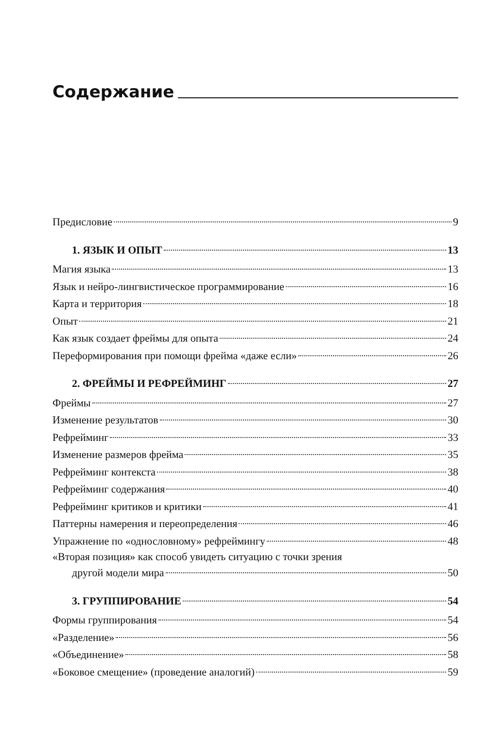Содержание
Предисловие 9
1. ЯЗЫК И ОПЫТ 13
Магия языка 13
Язык и нейро-лингвистическое программирование 16
Карта и территория 18
Опыт 21
Как язык создает фреймы для опыта 24
Переформирования при помощи фрейма «даже если» 26
2. ФРЕЙМЫ И РЕФРЕЙМИНГ 27
Фреймы 27
Изменение результатов 30
Рефрейминг 33
Изменение размеров фрейма 35
Рефрейминг контекста 38
Рефрейминг содержания 40
Рефрейминг критиков и критики 41
Паттерны намерения и переопределения 46
Упражнение по «однословному» рефреймингу 48
«Вторая позиция» как способ увидеть ситуацию с точки зрения
другой модели мира 50
3. ГРУППИРОВАНИЕ 54
Формы группирования 54
«Разделение» 56
«Объединение» 58
«Боковое смещение» (проведение аналогий) 59